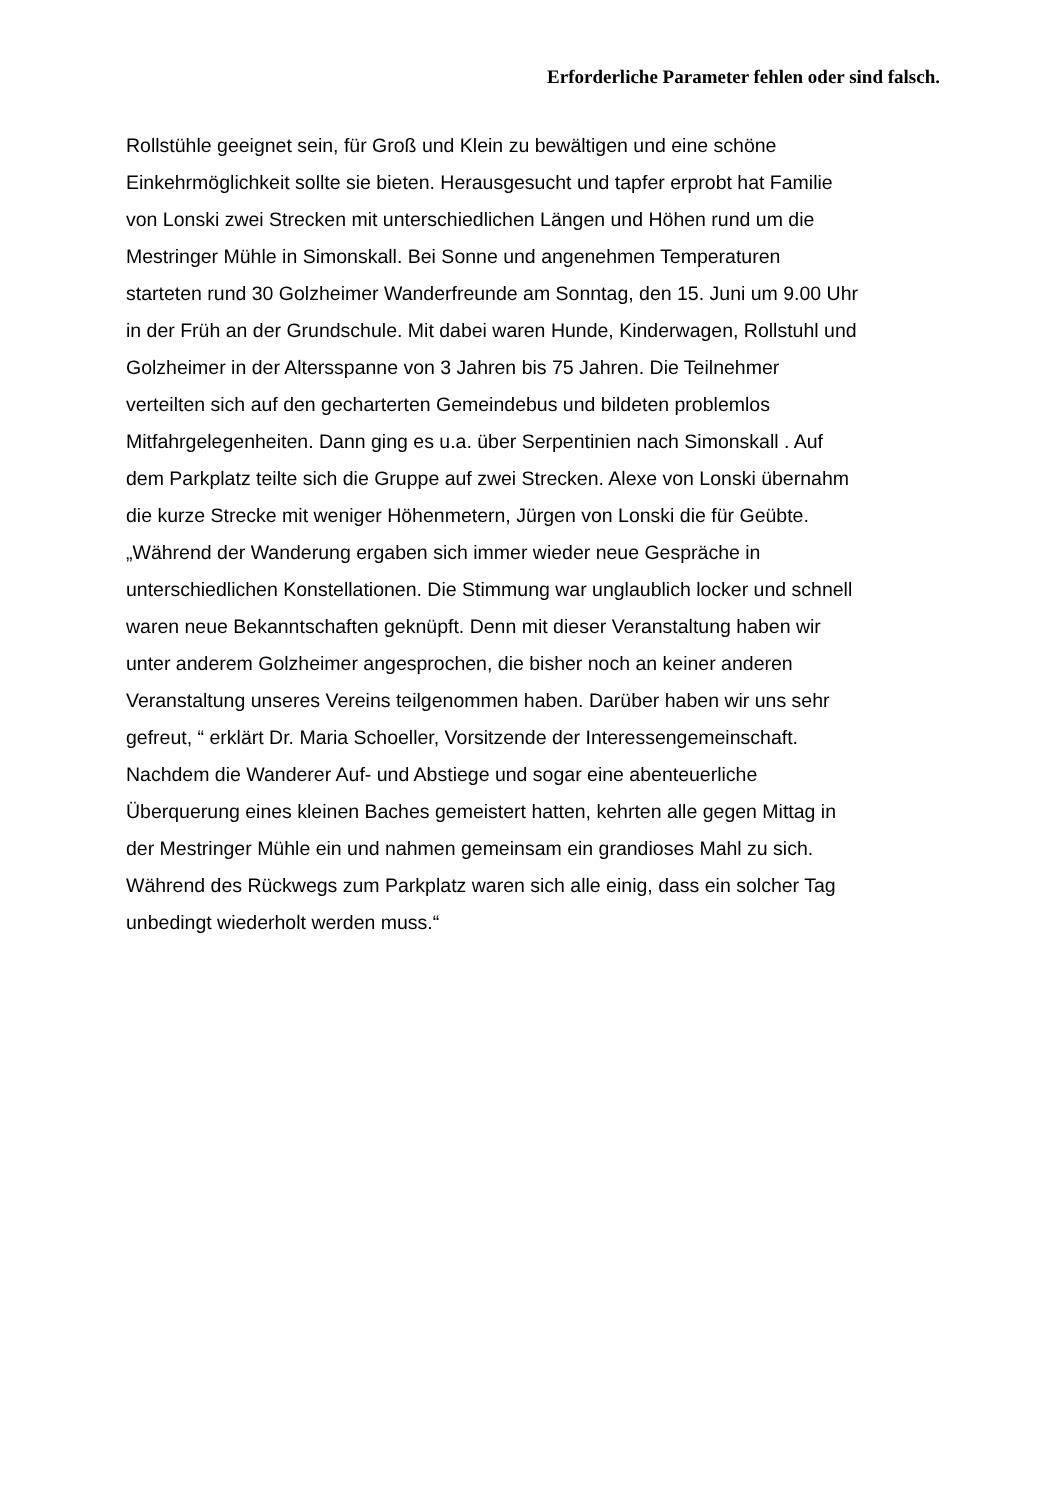Erforderliche Parameter fehlen oder sind falsch.
Rollstühle geeignet sein, für Groß und Klein zu bewältigen und eine schöne
Einkehrmöglichkeit sollte sie bieten. Herausgesucht und tapfer erprobt hat Familie
von Lonski zwei Strecken mit unterschiedlichen Längen und Höhen rund um die
Mestringer Mühle in Simonskall. Bei Sonne und angenehmen Temperaturen
starteten rund 30 Golzheimer Wanderfreunde am Sonntag, den 15. Juni um 9.00 Uhr
in der Früh an der Grundschule. Mit dabei waren Hunde, Kinderwagen, Rollstuhl und
Golzheimer in der Altersspanne von 3 Jahren bis 75 Jahren. Die Teilnehmer
verteilten sich auf den gecharterten Gemeindebus und bildeten problemlos
Mitfahrgelegenheiten. Dann ging es u.a. über Serpentinien nach Simonskall . Auf
dem Parkplatz teilte sich die Gruppe auf zwei Strecken. Alexe von Lonski übernahm
die kurze Strecke mit weniger Höhenmetern, Jürgen von Lonski die für Geübte.
„Während der Wanderung ergaben sich immer wieder neue Gespräche in
unterschiedlichen Konstellationen. Die Stimmung war unglaublich locker und schnell
waren neue Bekanntschaften geknüpft. Denn mit dieser Veranstaltung haben wir
unter anderem Golzheimer angesprochen, die bisher noch an keiner anderen
Veranstaltung unseres Vereins teilgenommen haben. Darüber haben wir uns sehr
gefreut, “ erklärt Dr. Maria Schoeller, Vorsitzende der Interessengemeinschaft.
Nachdem die Wanderer Auf- und Abstiege und sogar eine abenteuerliche
Überquerung eines kleinen Baches gemeistert hatten, kehrten alle gegen Mittag in
der Mestringer Mühle ein und nahmen gemeinsam ein grandioses Mahl zu sich.
Während des Rückwegs zum Parkplatz waren sich alle einig, dass ein solcher Tag
unbedingt wiederholt werden muss.“